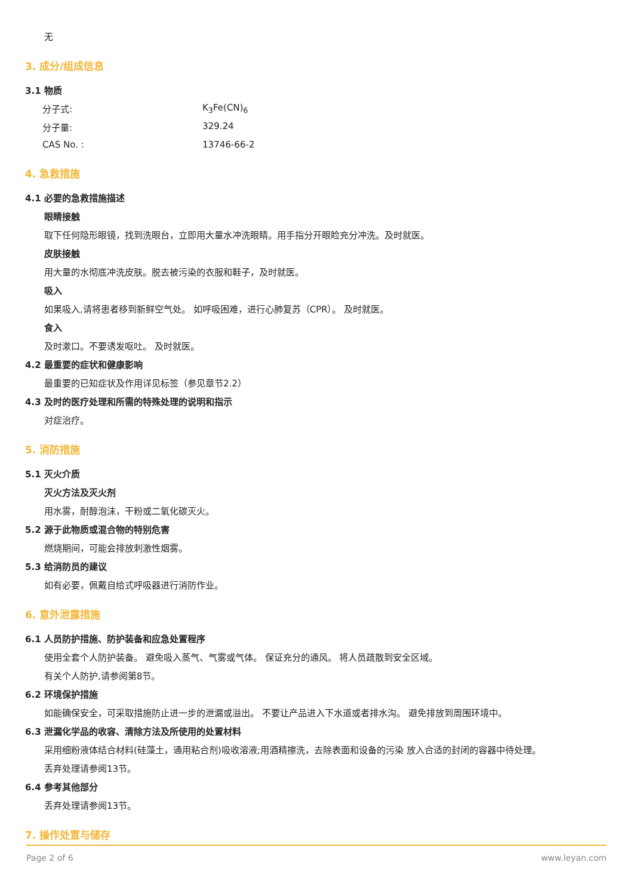无
3. 成分/组成信息
3.1 物质
分子式: K<sub>3</sub>Fe(CN)<sub>6</sub>
分子量: 329.24
CAS No. : 13746-66-2
4. 急救措施
4.1 必要的急救措施描述
眼睛接触
取下任何隐形眼镜，找到洗眼台，立即用大量水冲洗眼睛。用手指分开眼睑充分冲洗。及时就医。
皮肤接触
用大量的水彻底冲洗皮肤。脱去被污染的衣服和鞋子，及时就医。
吸入
如果吸入,请将患者移到新鲜空气处。 如呼吸困难，进行心肺复苏（CPR）。 及时就医。
食入
及时漱口。不要诱发呕吐。 及时就医。
4.2 最重要的症状和健康影响
最重要的已知症状及作用详见标签（参见章节2.2）
4.3 及时的医疗处理和所需的特殊处理的说明和指示
对症治疗。
5. 消防措施
5.1 灭火介质
灭火方法及灭火剂
用水雾，耐醇泡沫，干粉或二氧化碳灭火。
5.2 源于此物质或混合物的特别危害
燃烧期间，可能会排放刺激性烟雾。
5.3 给消防员的建议
如有必要，佩戴自给式呼吸器进行消防作业。
6. 意外泄露措施
6.1 人员防护措施、防护装备和应急处置程序
使用全套个人防护装备。 避免吸入蒸气、气雾或气体。 保证充分的通风。 将人员疏散到安全区域。
有关个人防护,请参阅第8节。
6.2 环境保护措施
如能确保安全，可采取措施防止进一步的泄漏或溢出。 不要让产品进入下水道或者排水沟。 避免排放到周围环境中。
6.3 泄漏化学品的收容、清除方法及所使用的处置材料
采用细粉液体结合材料(硅藻土，通用粘合剂)吸收溶液;用酒精擦洗，去除表面和设备的污染 放入合适的封闭的容器中待处理。
丢弃处理请参阅13节。
6.4 参考其他部分
丢弃处理请参阅13节。
7. 操作处置与储存
Page 2 of 6 www.leyan.com